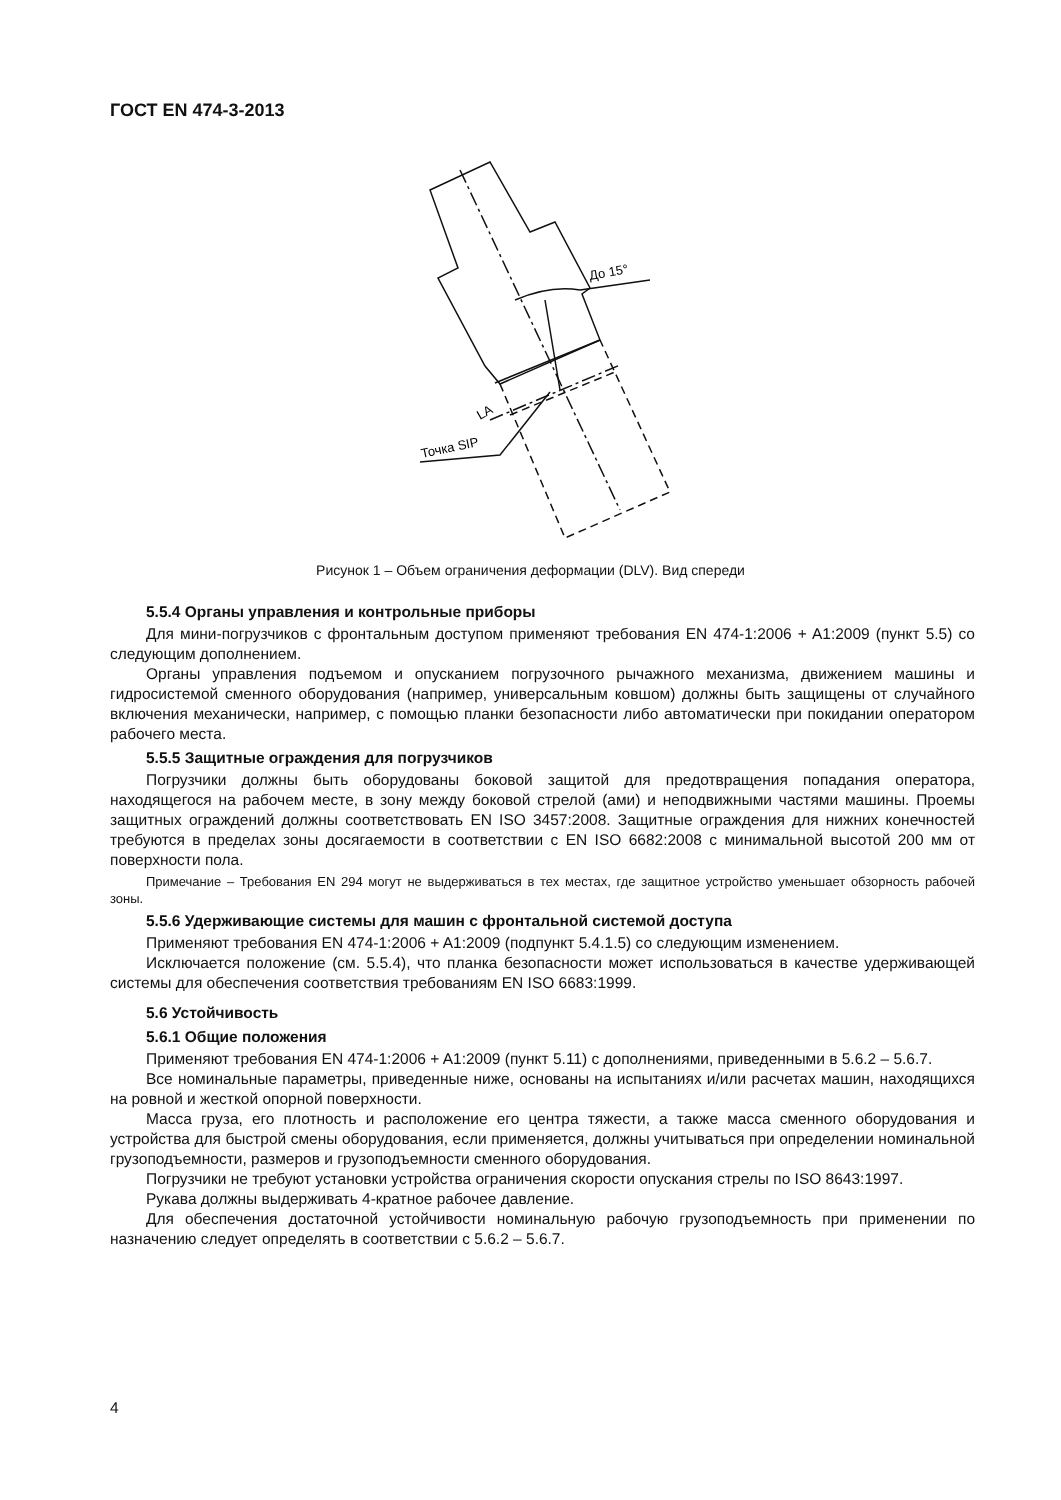ГОСТ EN 474-3-2013
До 15°
LA
Точка SIP
Рисунок 1 – Объем ограничения деформации (DLV). Вид спереди
5.5.4 Органы управления и контрольные приборы
Для мини-погрузчиков с фронтальным доступом применяют требования EN 474-1:2006 + A1:2009 (пункт 5.5) со следующим дополнением.
Органы управления подъемом и опусканием погрузочного рычажного механизма, движением машины и гидросистемой сменного оборудования (например, универсальным ковшом) должны быть защищены от случайного включения механически, например, с помощью планки безопасности либо автоматически при покидании оператором рабочего места.
5.5.5 Защитные ограждения для погрузчиков
Погрузчики должны быть оборудованы боковой защитой для предотвращения попадания оператора, находящегося на рабочем месте, в зону между боковой стрелой (ами) и неподвижными частями машины. Проемы защитных ограждений должны соответствовать EN ISO 3457:2008. Защитные ограждения для нижних конечностей требуются в пределах зоны досягаемости в соответствии с EN ISO 6682:2008 с минимальной высотой 200 мм от поверхности пола.
Примечание – Требования EN 294 могут не выдерживаться в тех местах, где защитное устройство уменьшает обзорность рабочей зоны.
5.5.6 Удерживающие системы для машин с фронтальной системой доступа
Применяют требования EN 474-1:2006 + A1:2009 (подпункт 5.4.1.5) со следующим изменением.
Исключается положение (см. 5.5.4), что планка безопасности может использоваться в качестве удерживающей системы для обеспечения соответствия требованиям EN ISO 6683:1999.
5.6 Устойчивость
5.6.1 Общие положения
Применяют требования EN 474-1:2006 + A1:2009 (пункт 5.11) с дополнениями, приведенными в 5.6.2 – 5.6.7.
Все номинальные параметры, приведенные ниже, основаны на испытаниях и/или расчетах машин, находящихся на ровной и жесткой опорной поверхности.
Масса груза, его плотность и расположение его центра тяжести, а также масса сменного оборудования и устройства для быстрой смены оборудования, если применяется, должны учитываться при определении номинальной грузоподъемности, размеров и грузоподъемности сменного оборудования.
Погрузчики не требуют установки устройства ограничения скорости опускания стрелы по ISO 8643:1997.
Рукава должны выдерживать 4-кратное рабочее давление.
Для обеспечения достаточной устойчивости номинальную рабочую грузоподъемность при применении по назначению следует определять в соответствии с 5.6.2 – 5.6.7.
4